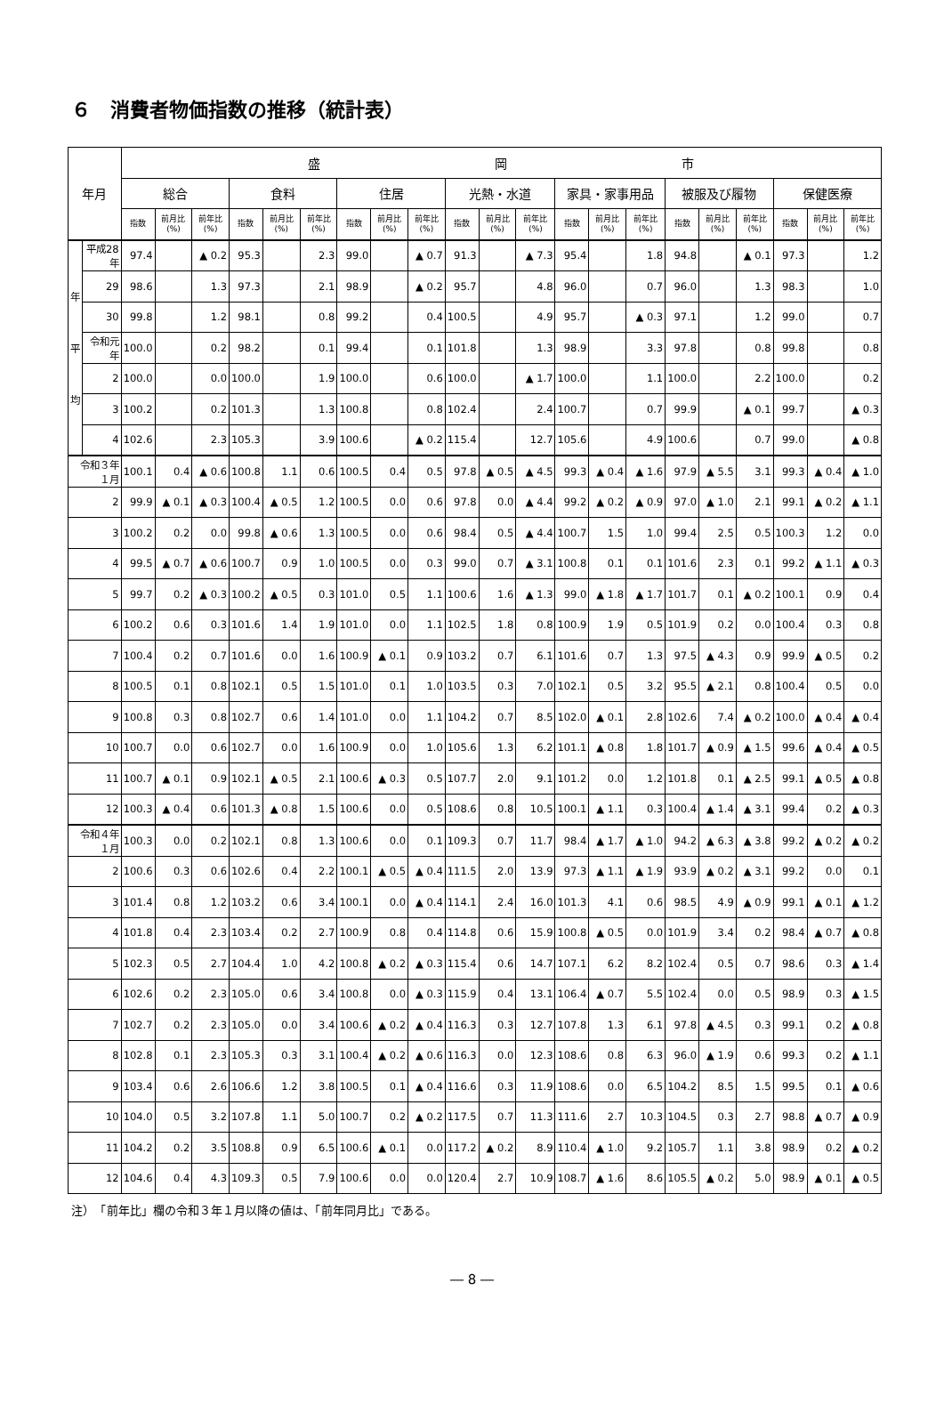６　消費者物価指数の推移（統計表）
| 年月 | | 盛 岡 市 | | | | | | | | | | | | | | | | | | | | |
| --- | --- | --- | --- | --- | --- | --- | --- | --- | --- | --- | --- | --- | --- | --- | --- | --- | --- | --- | --- | --- | --- | --- |
| | | 総合 | | | 食料 | | | 住居 | | | 光熱・水道 | | | 家具・家事用品 | | | 被服及び履物 | | | 保健医療 | | |
| | | 指数 | 前月比 (%) | 前年比 (%) | 指数 | 前月比 (%) | 前年比 (%) | 指数 | 前月比 (%) | 前年比 (%) | 指数 | 前月比 (%) | 前年比 (%) | 指数 | 前月比 (%) | 前年比 (%) | 指数 | 前月比 (%) | 前年比 (%) | 指数 | 前月比 (%) | 前年比 (%) |
| 年 平 均 | 平成28年 | 97.4 | | ▲ 0.2 | 95.3 | | 2.3 | 99.0 | | ▲ 0.7 | 91.3 | | ▲ 7.3 | 95.4 | | 1.8 | 94.8 | | ▲ 0.1 | 97.3 | | 1.2 |
| | 29 | 98.6 | | 1.3 | 97.3 | | 2.1 | 98.9 | | ▲ 0.2 | 95.7 | | 4.8 | 96.0 | | 0.7 | 96.0 | | 1.3 | 98.3 | | 1.0 |
| | 30 | 99.8 | | 1.2 | 98.1 | | 0.8 | 99.2 | | 0.4 | 100.5 | | 4.9 | 95.7 | | ▲ 0.3 | 97.1 | | 1.2 | 99.0 | | 0.7 |
| | 令和元年 | 100.0 | | 0.2 | 98.2 | | 0.1 | 99.4 | | 0.1 | 101.8 | | 1.3 | 98.9 | | 3.3 | 97.8 | | 0.8 | 99.8 | | 0.8 |
| | 2 | 100.0 | | 0.0 | 100.0 | | 1.9 | 100.0 | | 0.6 | 100.0 | | ▲ 1.7 | 100.0 | | 1.1 | 100.0 | | 2.2 | 100.0 | | 0.2 |
| | 3 | 100.2 | | 0.2 | 101.3 | | 1.3 | 100.8 | | 0.8 | 102.4 | | 2.4 | 100.7 | | 0.7 | 99.9 | | ▲ 0.1 | 99.7 | | ▲ 0.3 |
| | 4 | 102.6 | | 2.3 | 105.3 | | 3.9 | 100.6 | | ▲ 0.2 | 115.4 | | 12.7 | 105.6 | | 4.9 | 100.6 | | 0.7 | 99.0 | | ▲ 0.8 |
| 令和３年１月 | | 100.1 | 0.4 | ▲ 0.6 | 100.8 | 1.1 | 0.6 | 100.5 | 0.4 | 0.5 | 97.8 | ▲ 0.5 | ▲ 4.5 | 99.3 | ▲ 0.4 | ▲ 1.6 | 97.9 | ▲ 5.5 | 3.1 | 99.3 | ▲ 0.4 | ▲ 1.0 |
| 2 | | 99.9 | ▲ 0.1 | ▲ 0.3 | 100.4 | ▲ 0.5 | 1.2 | 100.5 | 0.0 | 0.6 | 97.8 | 0.0 | ▲ 4.4 | 99.2 | ▲ 0.2 | ▲ 0.9 | 97.0 | ▲ 1.0 | 2.1 | 99.1 | ▲ 0.2 | ▲ 1.1 |
| 3 | | 100.2 | 0.2 | 0.0 | 99.8 | ▲ 0.6 | 1.3 | 100.5 | 0.0 | 0.6 | 98.4 | 0.5 | ▲ 4.4 | 100.7 | 1.5 | 1.0 | 99.4 | 2.5 | 0.5 | 100.3 | 1.2 | 0.0 |
| 4 | | 99.5 | ▲ 0.7 | ▲ 0.6 | 100.7 | 0.9 | 1.0 | 100.5 | 0.0 | 0.3 | 99.0 | 0.7 | ▲ 3.1 | 100.8 | 0.1 | 0.1 | 101.6 | 2.3 | 0.1 | 99.2 | ▲ 1.1 | ▲ 0.3 |
| 5 | | 99.7 | 0.2 | ▲ 0.3 | 100.2 | ▲ 0.5 | 0.3 | 101.0 | 0.5 | 1.1 | 100.6 | 1.6 | ▲ 1.3 | 99.0 | ▲ 1.8 | ▲ 1.7 | 101.7 | 0.1 | ▲ 0.2 | 100.1 | 0.9 | 0.4 |
| 6 | | 100.2 | 0.6 | 0.3 | 101.6 | 1.4 | 1.9 | 101.0 | 0.0 | 1.1 | 102.5 | 1.8 | 0.8 | 100.9 | 1.9 | 0.5 | 101.9 | 0.2 | 0.0 | 100.4 | 0.3 | 0.8 |
| 7 | | 100.4 | 0.2 | 0.7 | 101.6 | 0.0 | 1.6 | 100.9 | ▲ 0.1 | 0.9 | 103.2 | 0.7 | 6.1 | 101.6 | 0.7 | 1.3 | 97.5 | ▲ 4.3 | 0.9 | 99.9 | ▲ 0.5 | 0.2 |
| 8 | | 100.5 | 0.1 | 0.8 | 102.1 | 0.5 | 1.5 | 101.0 | 0.1 | 1.0 | 103.5 | 0.3 | 7.0 | 102.1 | 0.5 | 3.2 | 95.5 | ▲ 2.1 | 0.8 | 100.4 | 0.5 | 0.0 |
| 9 | | 100.8 | 0.3 | 0.8 | 102.7 | 0.6 | 1.4 | 101.0 | 0.0 | 1.1 | 104.2 | 0.7 | 8.5 | 102.0 | ▲ 0.1 | 2.8 | 102.6 | 7.4 | ▲ 0.2 | 100.0 | ▲ 0.4 | ▲ 0.4 |
| 10 | | 100.7 | 0.0 | 0.6 | 102.7 | 0.0 | 1.6 | 100.9 | 0.0 | 1.0 | 105.6 | 1.3 | 6.2 | 101.1 | ▲ 0.8 | 1.8 | 101.7 | ▲ 0.9 | ▲ 1.5 | 99.6 | ▲ 0.4 | ▲ 0.5 |
| 11 | | 100.7 | ▲ 0.1 | 0.9 | 102.1 | ▲ 0.5 | 2.1 | 100.6 | ▲ 0.3 | 0.5 | 107.7 | 2.0 | 9.1 | 101.2 | 0.0 | 1.2 | 101.8 | 0.1 | ▲ 2.5 | 99.1 | ▲ 0.5 | ▲ 0.8 |
| 12 | | 100.3 | ▲ 0.4 | 0.6 | 101.3 | ▲ 0.8 | 1.5 | 100.6 | 0.0 | 0.5 | 108.6 | 0.8 | 10.5 | 100.1 | ▲ 1.1 | 0.3 | 100.4 | ▲ 1.4 | ▲ 3.1 | 99.4 | 0.2 | ▲ 0.3 |
| 令和４年１月 | | 100.3 | 0.0 | 0.2 | 102.1 | 0.8 | 1.3 | 100.6 | 0.0 | 0.1 | 109.3 | 0.7 | 11.7 | 98.4 | ▲ 1.7 | ▲ 1.0 | 94.2 | ▲ 6.3 | ▲ 3.8 | 99.2 | ▲ 0.2 | ▲ 0.2 |
| 2 | | 100.6 | 0.3 | 0.6 | 102.6 | 0.4 | 2.2 | 100.1 | ▲ 0.5 | ▲ 0.4 | 111.5 | 2.0 | 13.9 | 97.3 | ▲ 1.1 | ▲ 1.9 | 93.9 | ▲ 0.2 | ▲ 3.1 | 99.2 | 0.0 | 0.1 |
| 3 | | 101.4 | 0.8 | 1.2 | 103.2 | 0.6 | 3.4 | 100.1 | 0.0 | ▲ 0.4 | 114.1 | 2.4 | 16.0 | 101.3 | 4.1 | 0.6 | 98.5 | 4.9 | ▲ 0.9 | 99.1 | ▲ 0.1 | ▲ 1.2 |
| 4 | | 101.8 | 0.4 | 2.3 | 103.4 | 0.2 | 2.7 | 100.9 | 0.8 | 0.4 | 114.8 | 0.6 | 15.9 | 100.8 | ▲ 0.5 | 0.0 | 101.9 | 3.4 | 0.2 | 98.4 | ▲ 0.7 | ▲ 0.8 |
| 5 | | 102.3 | 0.5 | 2.7 | 104.4 | 1.0 | 4.2 | 100.8 | ▲ 0.2 | ▲ 0.3 | 115.4 | 0.6 | 14.7 | 107.1 | 6.2 | 8.2 | 102.4 | 0.5 | 0.7 | 98.6 | 0.3 | ▲ 1.4 |
| 6 | | 102.6 | 0.2 | 2.3 | 105.0 | 0.6 | 3.4 | 100.8 | 0.0 | ▲ 0.3 | 115.9 | 0.4 | 13.1 | 106.4 | ▲ 0.7 | 5.5 | 102.4 | 0.0 | 0.5 | 98.9 | 0.3 | ▲ 1.5 |
| 7 | | 102.7 | 0.2 | 2.3 | 105.0 | 0.0 | 3.4 | 100.6 | ▲ 0.2 | ▲ 0.4 | 116.3 | 0.3 | 12.7 | 107.8 | 1.3 | 6.1 | 97.8 | ▲ 4.5 | 0.3 | 99.1 | 0.2 | ▲ 0.8 |
| 8 | | 102.8 | 0.1 | 2.3 | 105.3 | 0.3 | 3.1 | 100.4 | ▲ 0.2 | ▲ 0.6 | 116.3 | 0.0 | 12.3 | 108.6 | 0.8 | 6.3 | 96.0 | ▲ 1.9 | 0.6 | 99.3 | 0.2 | ▲ 1.1 |
| 9 | | 103.4 | 0.6 | 2.6 | 106.6 | 1.2 | 3.8 | 100.5 | 0.1 | ▲ 0.4 | 116.6 | 0.3 | 11.9 | 108.6 | 0.0 | 6.5 | 104.2 | 8.5 | 1.5 | 99.5 | 0.1 | ▲ 0.6 |
| 10 | | 104.0 | 0.5 | 3.2 | 107.8 | 1.1 | 5.0 | 100.7 | 0.2 | ▲ 0.2 | 117.5 | 0.7 | 11.3 | 111.6 | 2.7 | 10.3 | 104.5 | 0.3 | 2.7 | 98.8 | ▲ 0.7 | ▲ 0.9 |
| 11 | | 104.2 | 0.2 | 3.5 | 108.8 | 0.9 | 6.5 | 100.6 | ▲ 0.1 | 0.0 | 117.2 | ▲ 0.2 | 8.9 | 110.4 | ▲ 1.0 | 9.2 | 105.7 | 1.1 | 3.8 | 98.9 | 0.2 | ▲ 0.2 |
| 12 | | 104.6 | 0.4 | 4.3 | 109.3 | 0.5 | 7.9 | 100.6 | 0.0 | 0.0 | 120.4 | 2.7 | 10.9 | 108.7 | ▲ 1.6 | 8.6 | 105.5 | ▲ 0.2 | 5.0 | 98.9 | ▲ 0.1 | ▲ 0.5 |
注）　「前年比」欄の令和３年１月以降の値は、「前年同月比」である。
― 8 ―